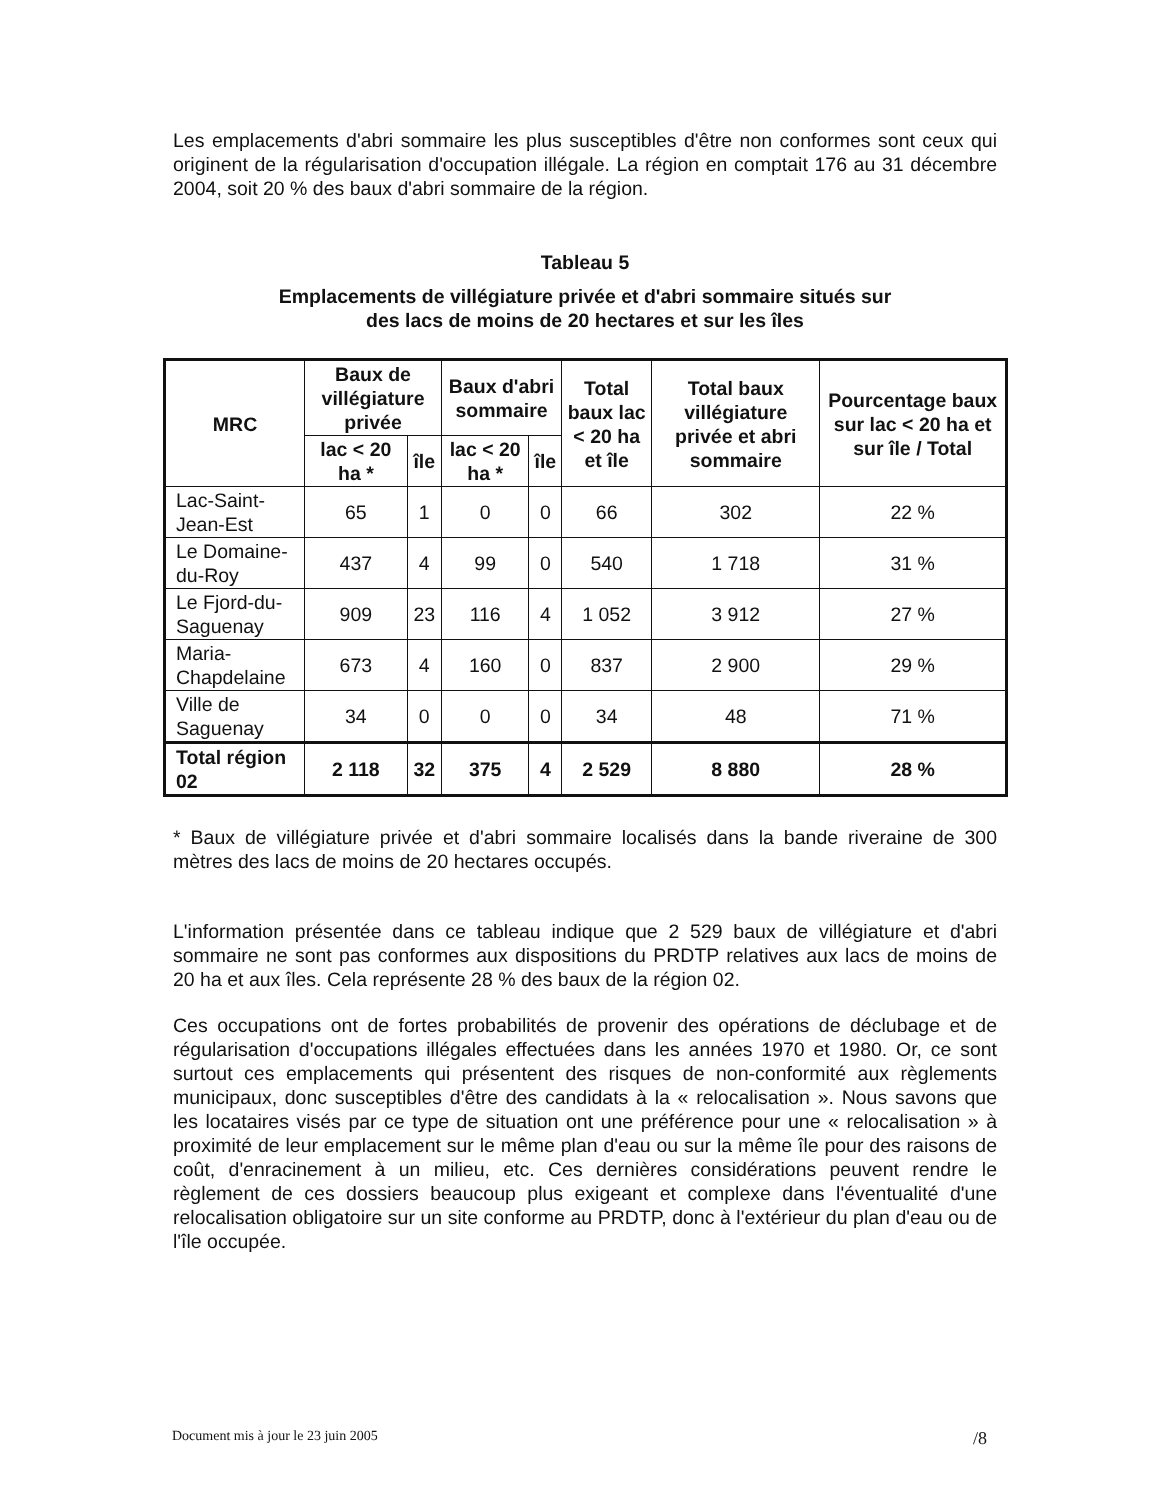Les emplacements d'abri sommaire les plus susceptibles d'être non conformes sont ceux qui originent de la régularisation d'occupation illégale. La région en comptait 176 au 31 décembre 2004, soit 20 % des baux d'abri sommaire de la région.
Tableau 5
Emplacements de villégiature privée et d'abri sommaire situés sur
des lacs de moins de 20 hectares et sur les îles
| MRC | Baux de villégiature privée | | Baux d'abri sommaire | | Total baux lac < 20 ha et île | Total baux villégiature privée et abri sommaire | Pourcentage baux sur lac < 20 ha et sur île / Total |
| --- | --- | --- | --- | --- | --- | --- | --- |
| | lac < 20 ha * | île | lac < 20 ha * | île | | | |
| Lac-Saint-Jean-Est | 65 | 1 | 0 | 0 | 66 | 302 | 22 % |
| Le Domaine-du-Roy | 437 | 4 | 99 | 0 | 540 | 1 718 | 31 % |
| Le Fjord-du-Saguenay | 909 | 23 | 116 | 4 | 1 052 | 3 912 | 27 % |
| Maria-Chapdelaine | 673 | 4 | 160 | 0 | 837 | 2 900 | 29 % |
| Ville de Saguenay | 34 | 0 | 0 | 0 | 34 | 48 | 71 % |
| Total région 02 | 2 118 | 32 | 375 | 4 | 2 529 | 8 880 | 28 % |
* Baux de villégiature privée et d'abri sommaire localisés dans la bande riveraine de 300 mètres des lacs de moins de 20 hectares occupés.
L'information présentée dans ce tableau indique que 2 529 baux de villégiature et d'abri sommaire ne sont pas conformes aux dispositions du PRDTP relatives aux lacs de moins de 20 ha et aux îles. Cela représente 28 % des baux de la région 02.
Ces occupations ont de fortes probabilités de provenir des opérations de déclubage et de régularisation d'occupations illégales effectuées dans les années 1970 et 1980. Or, ce sont surtout ces emplacements qui présentent des risques de non-conformité aux règlements municipaux, donc susceptibles d'être des candidats à la « relocalisation ». Nous savons que les locataires visés par ce type de situation ont une préférence pour une « relocalisation » à proximité de leur emplacement sur le même plan d'eau ou sur la même île pour des raisons de coût, d'enracinement à un milieu, etc. Ces dernières considérations peuvent rendre le règlement de ces dossiers beaucoup plus exigeant et complexe dans l'éventualité d'une relocalisation obligatoire sur un site conforme au PRDTP, donc à l'extérieur du plan d'eau ou de l'île occupée.
Document mis à jour le 23 juin 2005 /8